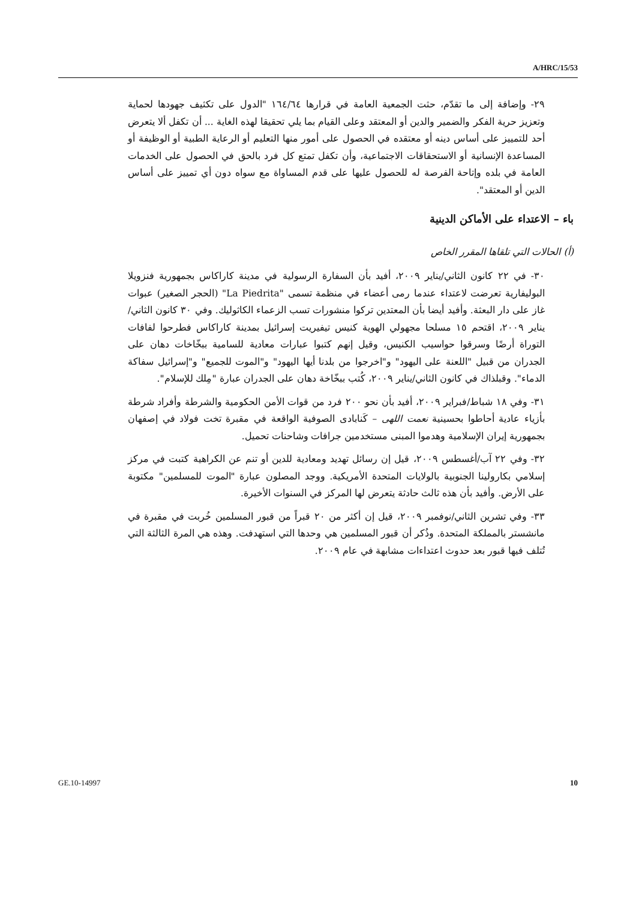A/HRC/15/53
٢٩- وإضافة إلى ما تقدّم، حثت الجمعية العامة في قرارها ١٦٤/٦٤ "الدول على تكثيف جهودها لحماية وتعزيز حرية الفكر والضمير والدين أو المعتقد وعلى القيام بما يلي تحقيقا لهذه الغاية ... أن تكفل ألا يتعرض أحد للتمييز على أساس دينه أو معتقده في الحصول على أمور منها التعليم أو الرعاية الطبية أو الوظيفة أو المساعدة الإنسانية أو الاستحقاقات الاجتماعية، وأن تكفل تمتع كل فرد بالحق في الحصول على الخدمات العامة في بلده وإتاحة الفرصة له للحصول عليها على قدم المساواة مع سواه دون أي تمييز على أساس الدين أو المعتقد".
باء – الاعتداء على الأماكن الدينية
(أ) الحالات التي تلقاها المقرر الخاص
٣٠- في ٢٢ كانون الثاني/يناير ٢٠٠٩، أفيد بأن السفارة الرسولية في مدينة كاراكاس بجمهورية فنزويلا البوليفارية تعرضت لاعتداء عندما رمى أعضاء في منظمة تسمى "La Piedrita" (الحجر الصغير) عبوات غاز على دار البعثة. وأفيد أيضا بأن المعتدين تركوا منشورات تسب الزعماء الكاثوليك. وفي ٣٠ كانون الثاني/يناير ٢٠٠٩، اقتحم ١٥ مسلحا مجهولي الهوية كنيس تيفيريت إسرائيل بمدينة كاراكاس فطرحوا لفافات التوراة أرضًا وسرقوا حواسيب الكنيس، وقيل إنهم كتبوا عبارات معادية للسامية ببخّاخات دهان على الجدران من قبيل "اللعنة على اليهود" و"اخرجوا من بلدنا أيها اليهود" و"الموت للجميع" و"إسرائيل سفاكة الدماء". وقبلذاك في كانون الثاني/يناير ٢٠٠٩، كُتب ببخّاخة دهان على الجدران عبارة "مِلك للإسلام".
٣١- وفي ١٨ شباط/فبراير ٢٠٠٩، أفيد بأن نحو ٢٠٠ فرد من قوات الأمن الحكومية والشرطة وأفراد شرطة بأزياء عادية أحاطوا بحسينية نعمت اللهى – كَنابادى الصوفية الواقعة في مقبرة تخت فولاد في إصفهان بجمهورية إيران الإسلامية وهدموا المبنى مستخدمين جرافات وشاحنات تحميل.
٣٢- وفي ٢٢ آب/أغسطس ٢٠٠٩، قيل إن رسائل تهديد ومعادية للدين أو تنم عن الكراهية كتبت في مركز إسلامي بكارولينا الجنوبية بالولايات المتحدة الأمريكية. ووجد المصلون عبارة "الموت للمسلمين" مكتوبة على الأرض. وأفيد بأن هذه ثالث حادثة يتعرض لها المركز في السنوات الأخيرة.
٣٣- وفي تشرين الثاني/نوفمبر ٢٠٠٩، قيل إن أكثر من ٢٠ قبراً من قبور المسلمين خُربت في مقبرة في مانشستر بالمملكة المتحدة. وذُكر أن قبور المسلمين هي وحدها التي استهدفت. وهذه هي المرة الثالثة التي تُتلف فيها قبور بعد حدوث اعتداءات مشابهة في عام ٢٠٠٩.
GE.10-14997 10